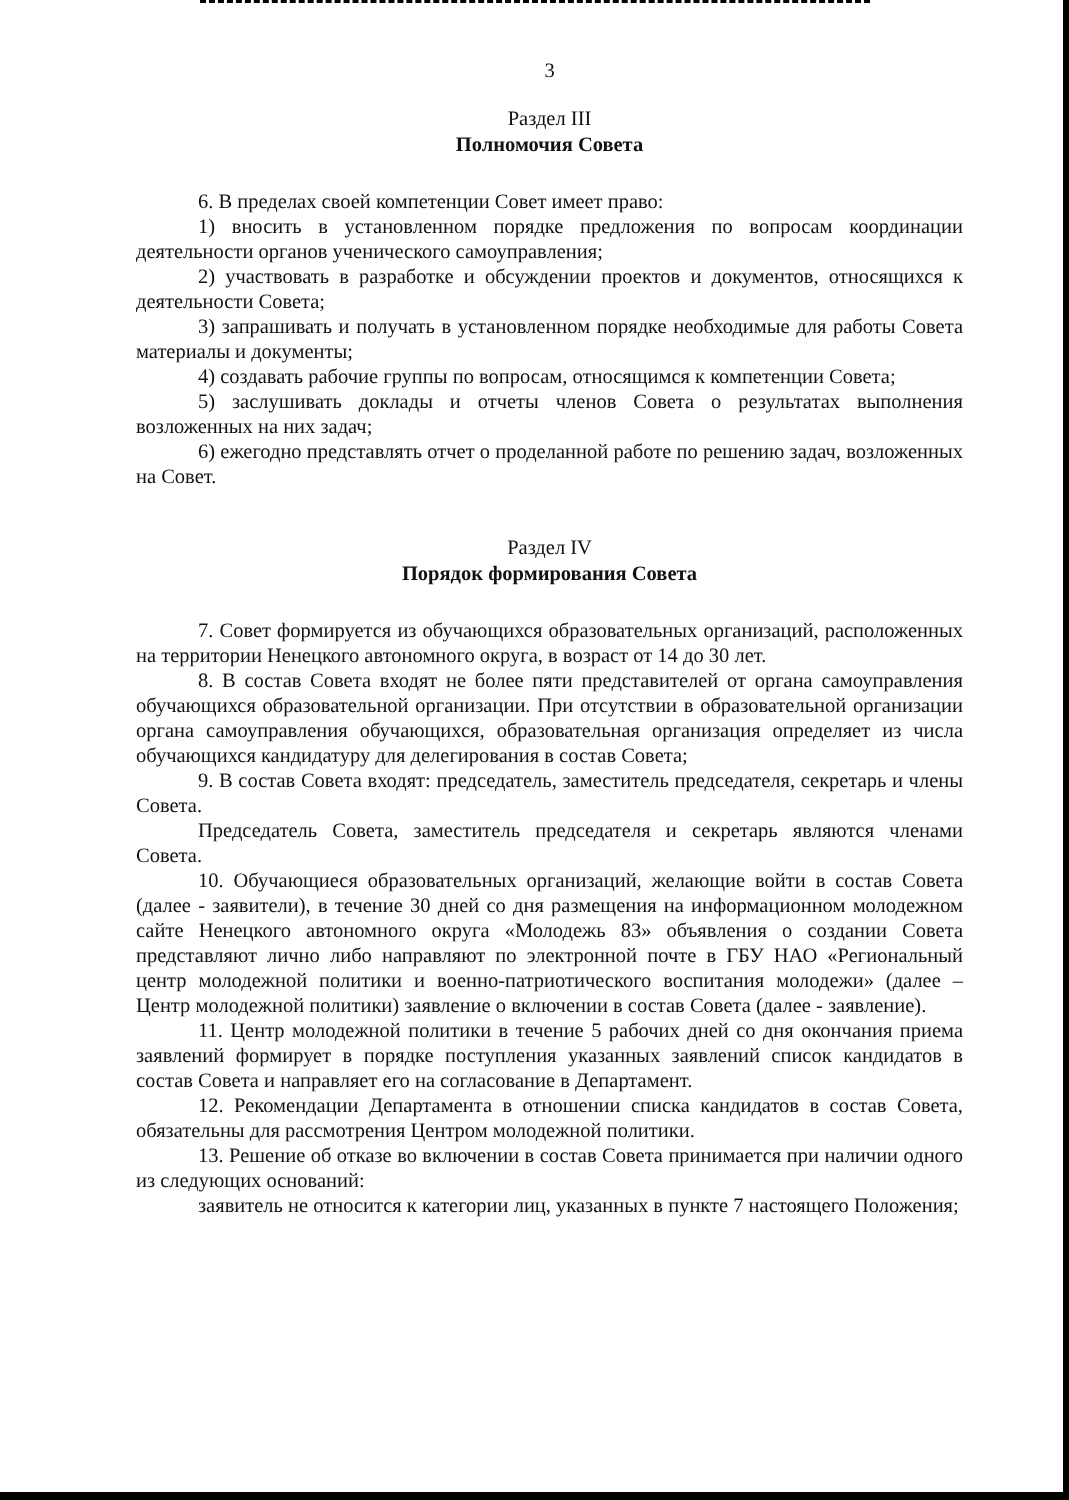3
Раздел III
Полномочия Совета
6. В пределах своей компетенции Совет имеет право:
1) вносить в установленном порядке предложения по вопросам координации деятельности органов ученического самоуправления;
2) участвовать в разработке и обсуждении проектов и документов, относящихся к деятельности Совета;
3) запрашивать и получать в установленном порядке необходимые для работы Совета материалы и документы;
4) создавать рабочие группы по вопросам, относящимся к компетенции Совета;
5) заслушивать доклады и отчеты членов Совета о результатах выполнения возложенных на них задач;
6) ежегодно представлять отчет о проделанной работе по решению задач, возложенных на Совет.
Раздел IV
Порядок формирования Совета
7. Совет формируется из обучающихся образовательных организаций, расположенных на территории Ненецкого автономного округа, в возраст от 14 до 30 лет.
8. В состав Совета входят не более пяти представителей от органа самоуправления обучающихся образовательной организации. При отсутствии в образовательной организации органа самоуправления обучающихся, образовательная организация определяет из числа обучающихся кандидатуру для делегирования в состав Совета;
9. В состав Совета входят: председатель, заместитель председателя, секретарь и члены Совета.
Председатель Совета, заместитель председателя и секретарь являются членами Совета.
10. Обучающиеся образовательных организаций, желающие войти в состав Совета (далее - заявители), в течение 30 дней со дня размещения на информационном молодежном сайте Ненецкого автономного округа «Молодежь 83» объявления о создании Совета представляют лично либо направляют по электронной почте в ГБУ НАО «Региональный центр молодежной политики и военно-патриотического воспитания молодежи» (далее – Центр молодежной политики) заявление о включении в состав Совета (далее - заявление).
11. Центр молодежной политики в течение 5 рабочих дней со дня окончания приема заявлений формирует в порядке поступления указанных заявлений список кандидатов в состав Совета и направляет его на согласование в Департамент.
12. Рекомендации Департамента в отношении списка кандидатов в состав Совета, обязательны для рассмотрения Центром молодежной политики.
13. Решение об отказе во включении в состав Совета принимается при наличии одного из следующих оснований:
заявитель не относится к категории лиц, указанных в пункте 7 настоящего Положения;